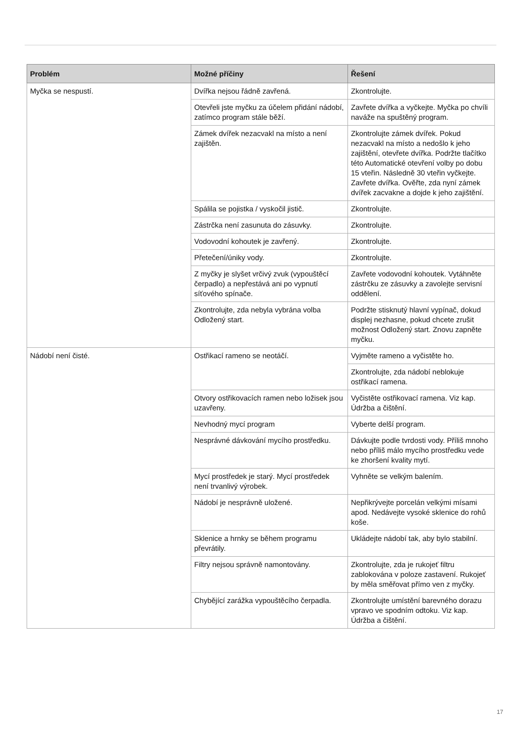| Problém | Možné příčiny | Řešení |
| --- | --- | --- |
| Myčka se nespustí. | Dvířka nejsou řádně zavřená. | Zkontrolujte. |
| | Otevřeli jste myčku za účelem přidání nádobí, zatímco program stále běží. | Zavřete dvířka a vyčkejte. Myčka po chvíli naváže na spuštěný program. |
| | Zámek dvířek nezacvakl na místo a není zajištěn. | Zkontrolujte zámek dvířek. Pokud nezacvakl na místo a nedošlo k jeho zajištění, otevřete dvířka. Podržte tlačítko této Automatické otevření volby po dobu 15 vteřin. Následně 30 vteřin vyčkejte. Zavřete dvířka. Ověřte, zda nyní zámek dvířek zacvakne a dojde k jeho zajištění. |
| | Spálila se pojistka / vyskočil jistič. | Zkontrolujte. |
| | Zástrčka není zasunuta do zásuvky. | Zkontrolujte. |
| | Vodovodní kohoutek je zavřený. | Zkontrolujte. |
| | Přetečení/úniky vody. | Zkontrolujte. |
| | Z myčky je slyšet vrčivý zvuk (vypouštěcí čerpadlo) a nepřestává ani po vypnutí síťového spínače. | Zavřete vodovodní kohoutek. Vytáhněte zástrčku ze zásuvky a zavolejte servisní oddělení. |
| | Zkontrolujte, zda nebyla vybrána volba Odložený start. | Podržte stisknutý hlavní vypínač, dokud displej nezhasne, pokud chcete zrušit možnost Odložený start. Znovu zapněte myčku. |
| Nádobí není čisté. | Ostřikací rameno se neotáčí. | Vyjměte rameno a vyčistěte ho. |
| | | Zkontrolujte, zda nádobí neblokuje ostřikací ramena. |
| | Otvory ostřikovacích ramen nebo ložisek jsou uzavřeny. | Vyčistěte ostřikovací ramena. Viz kap. Údržba a čištění. |
| | Nevhodný mycí program | Vyberte delší program. |
| | Nesprávné dávkování mycího prostředku. | Dávkujte podle tvrdosti vody. Příliš mnoho nebo příliš málo mycího prostředku vede ke zhoršení kvality mytí. |
| | Mycí prostředek je starý. Mycí prostředek není trvanlivý výrobek. | Vyhněte se velkým balením. |
| | Nádobí je nesprávně uložené. | Nepřikrývejte porcelán velkými mísami apod. Nedávejte vysoké sklenice do rohů koše. |
| | Sklenice a hrnky se během programu převrátily. | Ukládejte nádobí tak, aby bylo stabilní. |
| | Filtry nejsou správně namontovány. | Zkontrolujte, zda je rukojeť filtru zablokována v poloze zastavení. Rukojeť by měla směřovat přímo ven z myčky. |
| | Chybějící zarážka vypouštěcího čerpadla. | Zkontrolujte umístění barevného dorazu vpravo ve spodním odtoku. Viz kap. Údržba a čištění. |
17